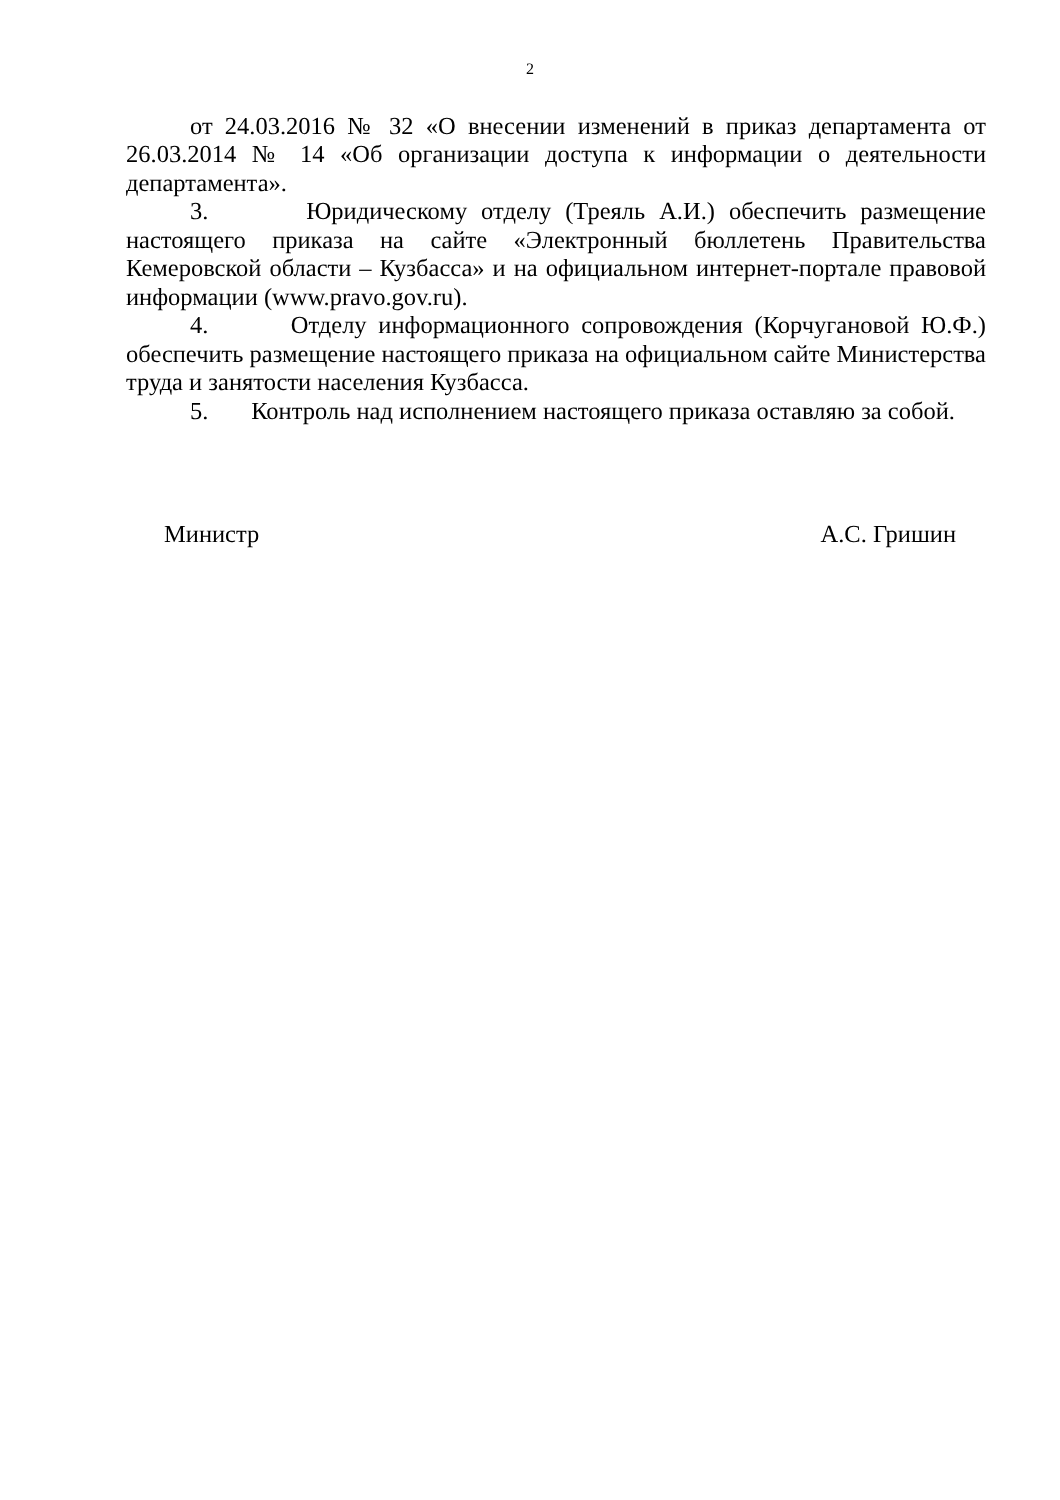2
от 24.03.2016 № 32 «О внесении изменений в приказ департамента от 26.03.2014 № 14 «Об организации доступа к информации о деятельности департамента».
3. Юридическому отделу (Трeяль А.И.) обеспечить размещение настоящего приказа на сайте «Электронный бюллетень Правительства Кемеровской области – Кузбасса» и на официальном интернет-портале правовой информации (www.pravo.gov.ru).
4. Отделу информационного сопровождения (Корчугановой Ю.Ф.) обеспечить размещение настоящего приказа на официальном сайте Министерства труда и занятости населения Кузбасса.
5. Контроль над исполнением настоящего приказа оставляю за собой.
Министр А.С. Гришин